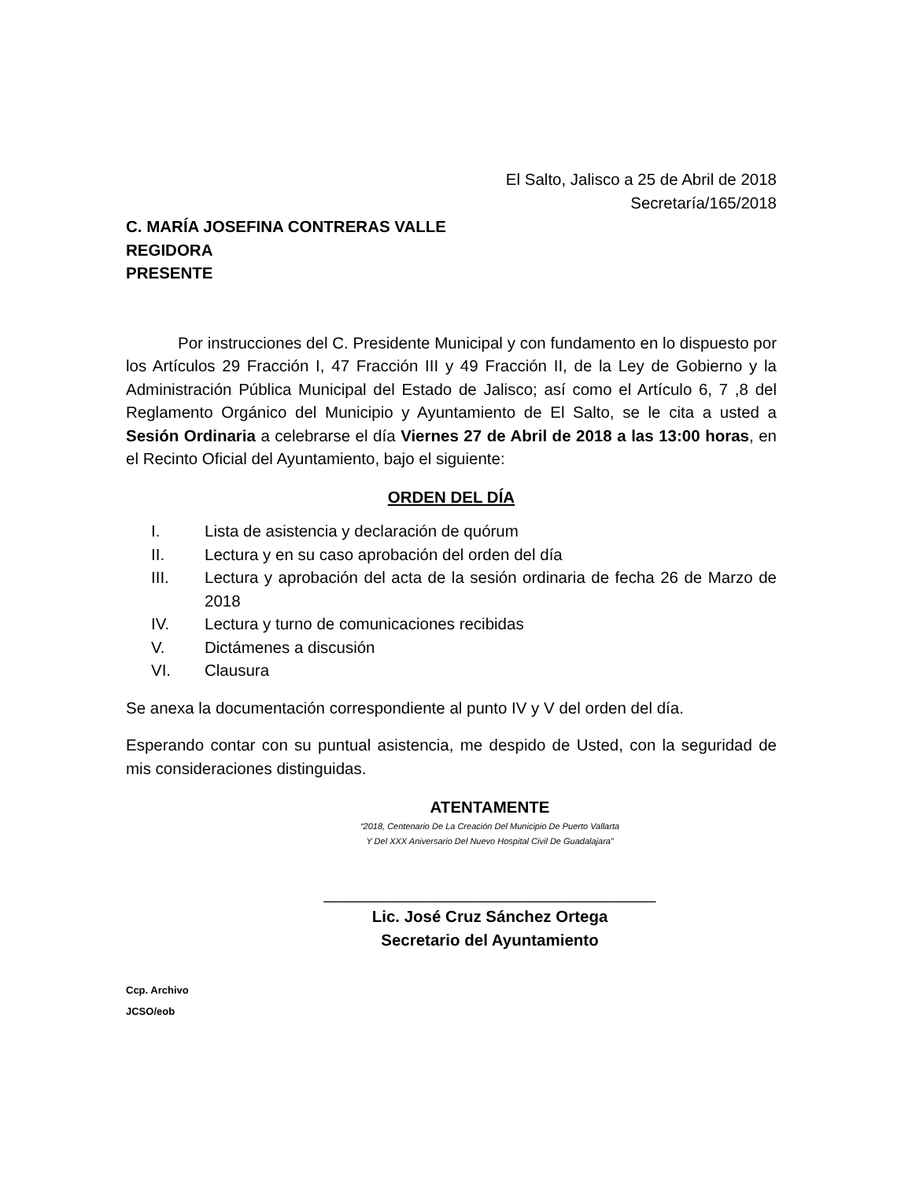El Salto, Jalisco a 25 de Abril de 2018
Secretaría/165/2018
C. MARÍA JOSEFINA CONTRERAS VALLE
REGIDORA
PRESENTE
Por instrucciones del C. Presidente Municipal y con fundamento en lo dispuesto por los Artículos 29 Fracción I, 47 Fracción III y 49 Fracción II, de la Ley de Gobierno y la Administración Pública Municipal del Estado de Jalisco; así como el Artículo 6, 7 ,8 del Reglamento Orgánico del Municipio y Ayuntamiento de El Salto, se le cita a usted a Sesión Ordinaria a celebrarse el día Viernes 27 de Abril de 2018 a las 13:00 horas, en el Recinto Oficial del Ayuntamiento, bajo el siguiente:
ORDEN DEL DÍA
I. Lista de asistencia y declaración de quórum
II. Lectura y en su caso aprobación del orden del día
III. Lectura y aprobación del acta de la sesión ordinaria de fecha 26 de Marzo de 2018
IV. Lectura y turno de comunicaciones recibidas
V. Dictámenes a discusión
VI. Clausura
Se anexa la documentación correspondiente al punto IV y V del orden del día.
Esperando contar con su puntual asistencia, me despido de Usted, con la seguridad de mis consideraciones distinguidas.
ATENTAMENTE
“2018, Centenario De La Creación Del Municipio De Puerto Vallarta
Y Del XXX Aniversario Del Nuevo Hospital Civil De Guadalajara”
_____________________________________
Lic. José Cruz Sánchez Ortega
Secretario del Ayuntamiento
Ccp. Archivo
JCSO/eob